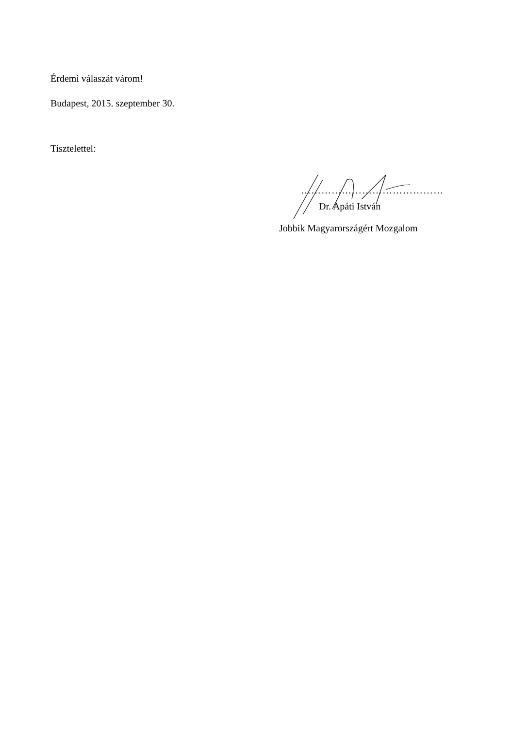Érdemi válaszát várom!
Budapest, 2015. szeptember 30.
Tisztelettel:
……………………………………
Dr. Apáti István
Jobbik Magyarországért Mozgalom